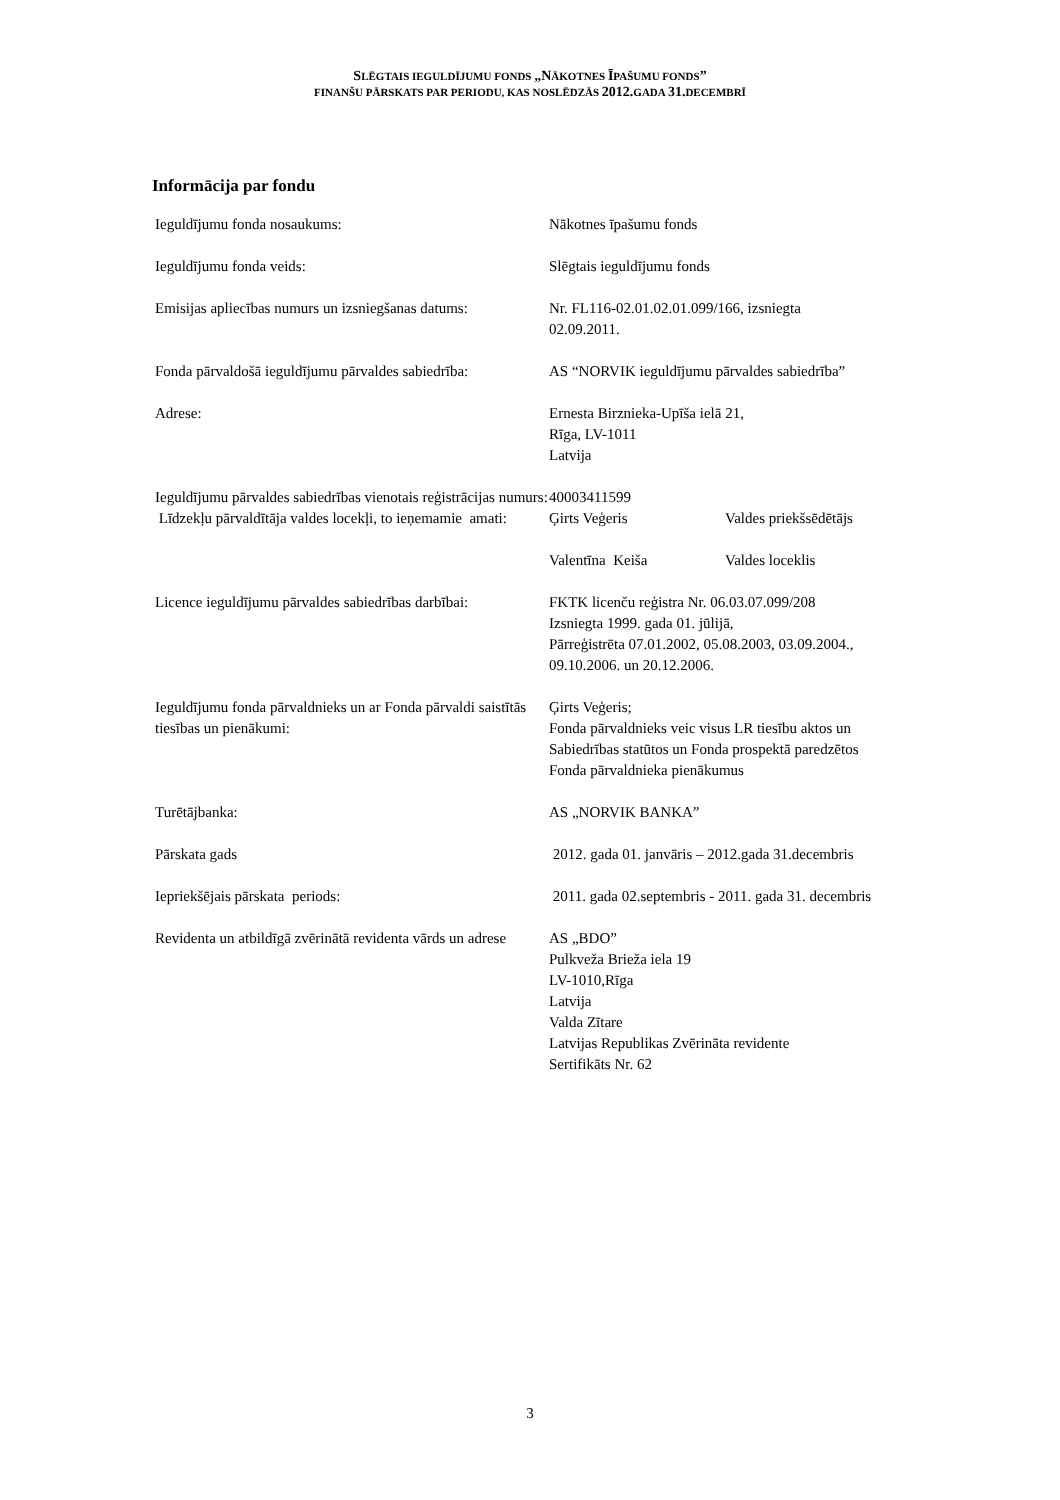SLĒGTAIS IEGULDĪJUMU FONDS „NĀKOTNES ĪPAŠUMU FONDS”
FINANŠU PĀRSKATS PAR PERIODU, KAS NOSLĒDZĀS 2012. GADA 31. DECEMBRĪ
Informācija par fondu
| Ieguldījumu fonda nosaukums: | Nākotnes īpašumu fonds | |
| Ieguldījumu fonda veids: | Slēgtais ieguldījumu fonds | |
| Emisijas apliecības numurs un izsniegšanas datums: | Nr. FL116-02.01.02.01.099/166, izsniegta 02.09.2011. | |
| Fonda pārvaldošā ieguldījumu pārvaldes sabiedrība: | AS “NORVIK ieguldījumu pārvaldes sabiedrība” | |
| Adrese: | Ernesta Birznieka-Upīša ielā 21, Rīga, LV-1011 Latvija | |
| Ieguldījumu pārvaldes sabiedrības vienotais reģistrācijas numurs: | 40003411599 | |
| Līdzekļu pārvaldītāja valdes locekļi, to ieņemamie amati: | Ģirts Veģeris | Valdes priekšsēdētājs |
| | Valentīna Keiša | Valdes loceklis |
| Licence ieguldījumu pārvaldes sabiedrības darbībai: | FKTK licenču reģistra Nr. 06.03.07.099/208 Izsniegta 1999. gada 01. jūlijā, Pārreģistrēta 07.01.2002, 05.08.2003, 03.09.2004., 09.10.2006. un 20.12.2006. | |
| Ieguldījumu fonda pārvaldnieks un ar Fonda pārvaldi saistītās tiesības un pienākumi: | Ģirts Veģeris; Fonda pārvaldnieks veic visus LR tiesību aktos un Sabiedrības statūtos un Fonda prospektā paredzētos Fonda pārvaldnieka pienākumus | |
| Turētājbanka: | AS „NORVIK BANKA” | |
| Pārskata gads | 2012. gada 01. janvāris – 2012.gada 31.decembris | |
| Iepriekšējais pārskata periods: | 2011. gada 02.septembris - 2011. gada 31. decembris | |
| Revidenta un atbildīgā zvērinātā revidenta vārds un adrese | AS „BDO” Pulkveža Brieža iela 19 LV-1010,Rīga Latvija Valda Zītare Latvijas Republikas Zvērināta revidente Sertifikāts Nr. 62 | |
3